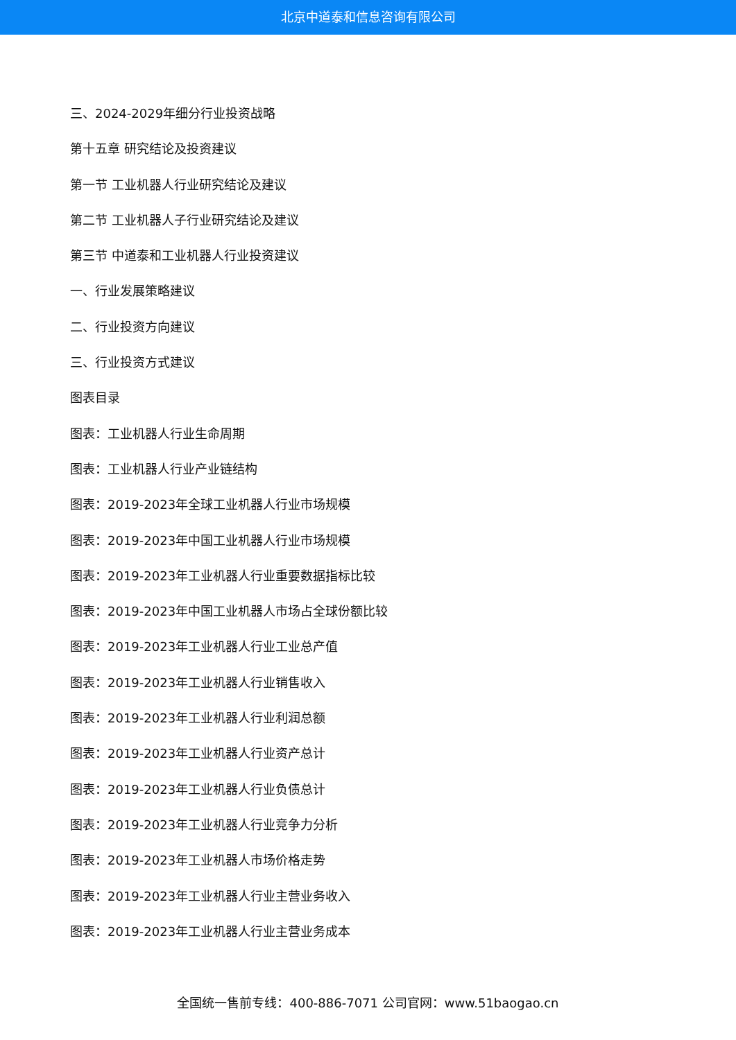北京中道泰和信息咨询有限公司
三、2024-2029年细分行业投资战略
第十五章 研究结论及投资建议
第一节 工业机器人行业研究结论及建议
第二节 工业机器人子行业研究结论及建议
第三节 中道泰和工业机器人行业投资建议
一、行业发展策略建议
二、行业投资方向建议
三、行业投资方式建议
图表目录
图表：工业机器人行业生命周期
图表：工业机器人行业产业链结构
图表：2019-2023年全球工业机器人行业市场规模
图表：2019-2023年中国工业机器人行业市场规模
图表：2019-2023年工业机器人行业重要数据指标比较
图表：2019-2023年中国工业机器人市场占全球份额比较
图表：2019-2023年工业机器人行业工业总产值
图表：2019-2023年工业机器人行业销售收入
图表：2019-2023年工业机器人行业利润总额
图表：2019-2023年工业机器人行业资产总计
图表：2019-2023年工业机器人行业负债总计
图表：2019-2023年工业机器人行业竞争力分析
图表：2019-2023年工业机器人市场价格走势
图表：2019-2023年工业机器人行业主营业务收入
图表：2019-2023年工业机器人行业主营业务成本
全国统一售前专线：400-886-7071 公司官网：www.51baogao.cn